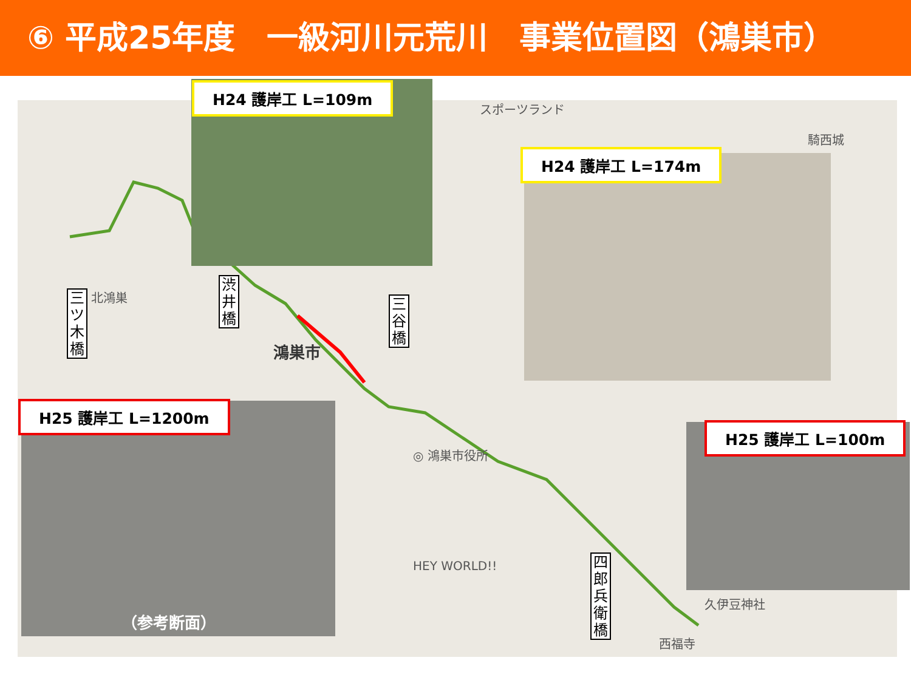⑥ 平成25年度　一級河川元荒川　事業位置図（鴻巣市）
H24 護岸工 L=109m
H24 護岸工 L=174m
H25 護岸工 L=1200m
H25 護岸工 L=100m
三ツ木橋
渋井橋
三谷橋
四郎兵衛橋
（参考断面）
鴻巣市
◎ 鴻巣市役所
騎西城
スポーツランド
久伊豆神社
西福寺
北鴻巣
HEY WORLD!!